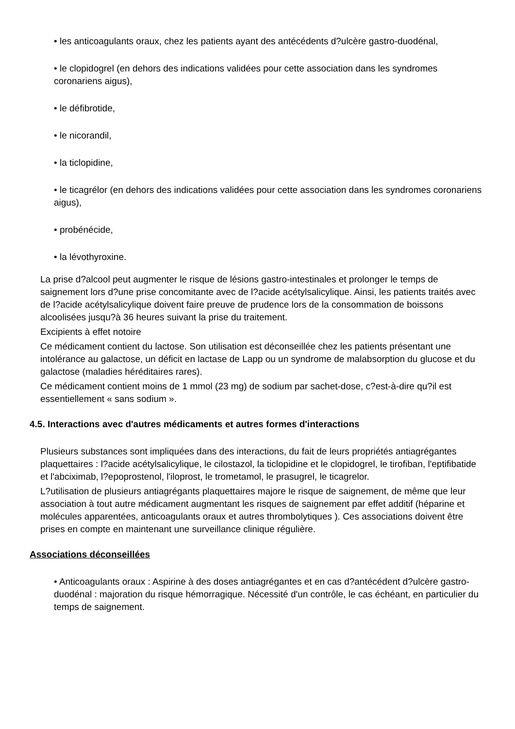• les anticoagulants oraux, chez les patients ayant des antécédents d?ulcère gastro-duodénal,
• le clopidogrel (en dehors des indications validées pour cette association dans les syndromes coronariens aigus),
• le défibrotide,
• le nicorandil,
• la ticlopidine,
• le ticagrélor (en dehors des indications validées pour cette association dans les syndromes coronariens aigus),
• probénécide,
• la lévothyroxine.
La prise d?alcool peut augmenter le risque de lésions gastro-intestinales et prolonger le temps de saignement lors d?une prise concomitante avec de l?acide acétylsalicylique. Ainsi, les patients traités avec de l?acide acétylsalicylique doivent faire preuve de prudence lors de la consommation de boissons alcoolisées jusqu?à 36 heures suivant la prise du traitement.
Excipients à effet notoire
Ce médicament contient du lactose. Son utilisation est déconseillée chez les patients présentant une intolérance au galactose, un déficit en lactase de Lapp ou un syndrome de malabsorption du glucose et du galactose (maladies héréditaires rares).
Ce médicament contient moins de 1 mmol (23 mg) de sodium par sachet-dose, c?est-à-dire qu?il est essentiellement « sans sodium ».
4.5. Interactions avec d'autres médicaments et autres formes d'interactions
Plusieurs substances sont impliquées dans des interactions, du fait de leurs propriétés antiagrégantes plaquettaires : l?acide acétylsalicylique, le cilostazol, la ticlopidine et le clopidogrel, le tirofiban, l'eptifibatide et l'abciximab, l?epoprostenol, l'iloprost, le trometamol, le prasugrel, le ticagrelor.
L?utilisation de plusieurs antiagrégants plaquettaires majore le risque de saignement, de même que leur association à tout autre médicament augmentant les risques de saignement par effet additif (héparine et molécules apparentées, anticoagulants oraux et autres thrombolytiques ). Ces associations doivent être prises en compte en maintenant une surveillance clinique régulière.
Associations déconseillées
• Anticoagulants oraux : Aspirine à des doses antiagrégantes et en cas d?antécédent d?ulcère gastro-duodénal : majoration du risque hémorragique. Nécessité d'un contrôle, le cas échéant, en particulier du temps de saignement.